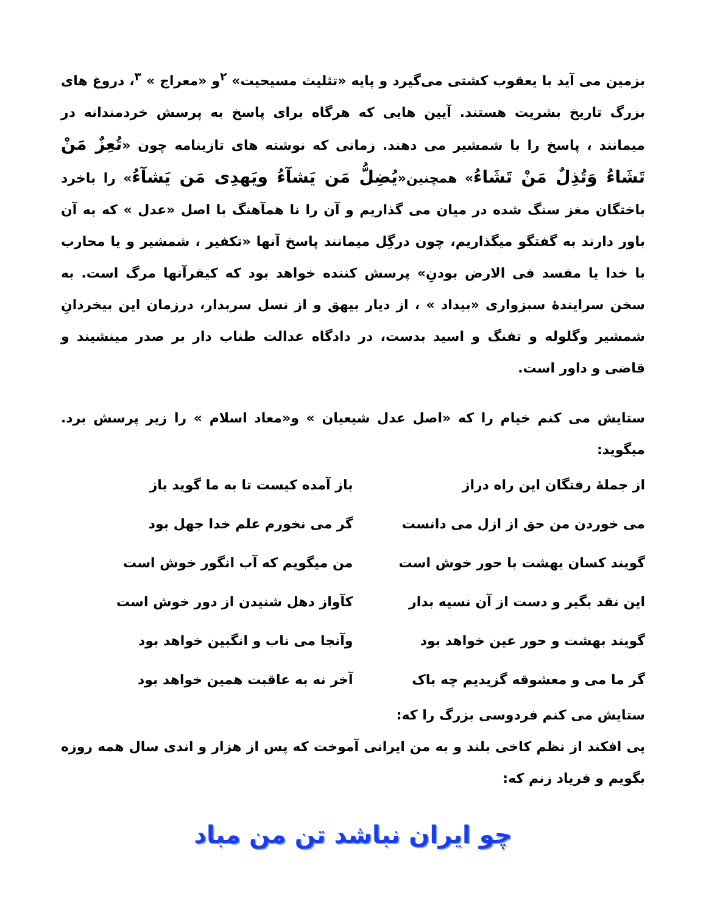بزمین می آید با یعقوب کشتی می‌گیرد و پایه «تثلیث مسیحیت» <sup>۲</sup>و «معراج » <sup>۳</sup>، دروغ های بزرگ تاریخ بشریت هستند. آیین هایی که هرگاه برای پاسخ به پرسش خردمندانه در میمانند ، پاسخ را با شمشیر می دهند. زمانی که نوشته های تازینامه چون «تُعِزٌ مَنْ تَشَاءُ وَتُذِلٌ مَنْ تَشَاءُ» همچنین«يُضِلُّ مَن يَشآءُ ويَهدِى مَن يَشآءُ» را باخرد باختگان مغز سنگ شده در میان می گذاریم و آن را نا همآهنگ با اصل «عدل » که به آن باور دارند به گفتگو میگذاریم، چون درگِل میمانند پاسخ آنها «تکفیر ، شمشیر و یا محارب با خدا یا مفسد فی الارض بودنِ» پرسش کننده خواهد بود که کیفرآنها مرگ است. به سخن سرایندهٔ سبزواری «بیداد » ، از دیار بیهق و از نسل سربدار، درزمان این بیخردانِ شمشیر وگلوله و تفنگ و اسید بدست، در دادگاه عدالت طناب دار بر صدر مینشیند و قاضی و داور است.
ستایش می کنم خیام را که «اصل عدل شیعیان » و«معاد اسلام » را زیر پرسش برد. میگوید:
| از جملهٔ رفتگان این راه دراز | باز آمده کیست تا به ما گوید باز |
| می خوردن من حق از ازل می دانست | گر می نخورم علم خدا جهل بود |
| گویند کسان بهشت با حور خوش است | من میگویم که آب انگور خوش است |
| این نقد بگیر و دست از آن نسیه بدار | کآواز دهل شنیدن از دور خوش است |
| گویند بهشت و حور عین خواهد بود | وآنجا می ناب و انگبین خواهد بود |
| گر ما می و معشوقه گزیدیم چه باک | آخر نه به عاقبت همین خواهد بود |
ستایش می کنم فردوسی بزرگ را که:
پی افکند از نظم کاخی بلند و به من ایرانی آموخت که پس از هزار و اندی سال همه روزه بگویم و فریاد زنم که:
چو ایران نباشد تن من مباد